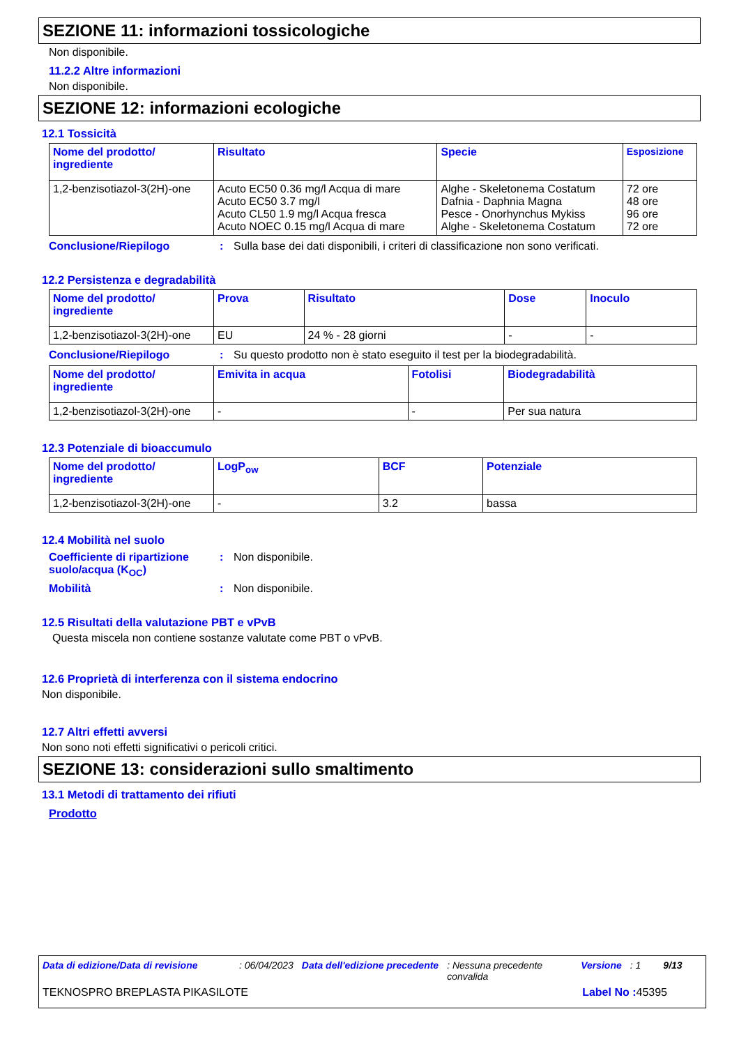SEZIONE 11: informazioni tossicologiche
Non disponibile.
11.2.2 Altre informazioni
Non disponibile.
SEZIONE 12: informazioni ecologiche
12.1 Tossicità
| Nome del prodotto/ ingrediente | Risultato | Specie | Esposizione |
| --- | --- | --- | --- |
| 1,2-benzisotiazol-3(2H)-one | Acuto EC50 0.36 mg/l Acqua di mare Acuto EC50 3.7 mg/l Acuto CL50 1.9 mg/l Acqua fresca Acuto NOEC 0.15 mg/l Acqua di mare | Alghe - Skeletonema Costatum Dafnia - Daphnia Magna Pesce - Onorhynchus Mykiss Alghe - Skeletonema Costatum | 72 ore 48 ore 96 ore 72 ore |
Conclusione/Riepilogo: Sulla base dei dati disponibili, i criteri di classificazione non sono verificati.
12.2 Persistenza e degradabilità
| Nome del prodotto/ ingrediente | Prova | Risultato | Dose | Inoculo |
| --- | --- | --- | --- | --- |
| 1,2-benzisotiazol-3(2H)-one | EU | 24 % - 28 giorni | - | - |
Conclusione/Riepilogo: Su questo prodotto non è stato eseguito il test per la biodegradabilità.
| Nome del prodotto/ ingrediente | Emivita in acqua | Fotolisi | Biodegradabilità |
| --- | --- | --- | --- |
| 1,2-benzisotiazol-3(2H)-one | - | - | Per sua natura |
12.3 Potenziale di bioaccumulo
| Nome del prodotto/ ingrediente | LogP<sub>ow</sub> | BCF | Potenziale |
| --- | --- | --- | --- |
| 1,2-benzisotiazol-3(2H)-one | - | 3.2 | bassa |
12.4 Mobilità nel suolo
Coefficiente di ripartizione suolo/acqua (K<sub>OC</sub>): Non disponibile.
Mobilità: Non disponibile.
12.5 Risultati della valutazione PBT e vPvB
Questa miscela non contiene sostanze valutate come PBT o vPvB.
12.6 Proprietà di interferenza con il sistema endocrino
Non disponibile.
12.7 Altri effetti avversi
Non sono noti effetti significativi o pericoli critici.
SEZIONE 13: considerazioni sullo smaltimento
13.1 Metodi di trattamento dei rifiuti
Prodotto
Data di edizione/Data di revisione: 06/04/2023 Data dell'edizione precedente: Nessuna precedente convalida Versione: 1 9/13
TEKNOSPRO BREPLASTA PIKASILOTE Label No : 45395